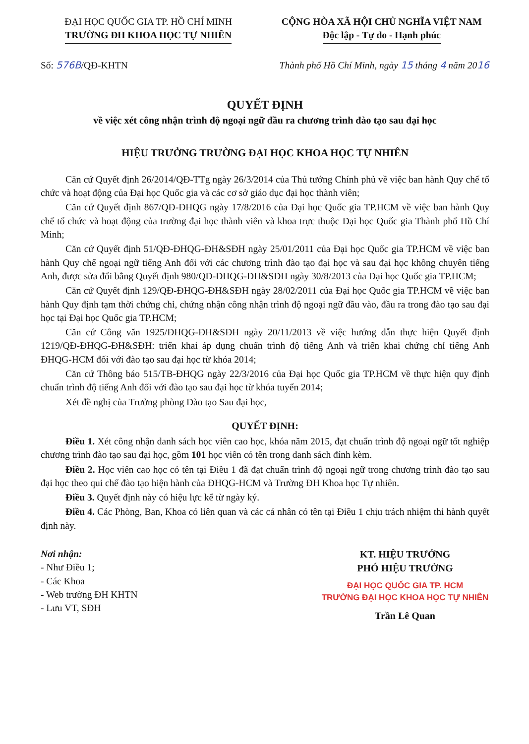ĐẠI HỌC QUỐC GIA TP. HỒ CHÍ MINH
TRƯỜNG ĐH KHOA HỌC TỰ NHIÊN
CỘNG HÒA XÃ HỘI CHỦ NGHĨA VIỆT NAM
Độc lập - Tự do - Hạnh phúc
Số: 576B/QĐ-KHTN Thành phố Hồ Chí Minh, ngày 15 tháng 4 năm 2016
QUYẾT ĐỊNH
về việc xét công nhận trình độ ngoại ngữ đầu ra chương trình đào tạo sau đại học
HIỆU TRƯỞNG TRƯỜNG ĐẠI HỌC KHOA HỌC TỰ NHIÊN
Căn cứ Quyết định 26/2014/QĐ-TTg ngày 26/3/2014 của Thủ tướng Chính phủ về việc ban hành Quy chế tổ chức và hoạt động của Đại học Quốc gia và các cơ sở giáo dục đại học thành viên;
Căn cứ Quyết định 867/QĐ-ĐHQG ngày 17/8/2016 của Đại học Quốc gia TP.HCM về việc ban hành Quy chế tổ chức và hoạt động của trường đại học thành viên và khoa trực thuộc Đại học Quốc gia Thành phố Hồ Chí Minh;
Căn cứ Quyết định 51/QĐ-ĐHQG-ĐH&SĐH ngày 25/01/2011 của Đại học Quốc gia TP.HCM về việc ban hành Quy chế ngoại ngữ tiếng Anh đối với các chương trình đào tạo đại học và sau đại học không chuyên tiếng Anh, được sửa đổi bằng Quyết định 980/QĐ-ĐHQG-ĐH&SĐH ngày 30/8/2013 của Đại học Quốc gia TP.HCM;
Căn cứ Quyết định 129/QĐ-ĐHQG-ĐH&SĐH ngày 28/02/2011 của Đại học Quốc gia TP.HCM về việc ban hành Quy định tạm thời chứng chỉ, chứng nhận công nhận trình độ ngoại ngữ đầu vào, đầu ra trong đào tạo sau đại học tại Đại học Quốc gia TP.HCM;
Căn cứ Công văn 1925/ĐHQG-ĐH&SĐH ngày 20/11/2013 về việc hướng dẫn thực hiện Quyết định 1219/QĐ-ĐHQG-ĐH&SĐH: triển khai áp dụng chuẩn trình độ tiếng Anh và triển khai chứng chỉ tiếng Anh ĐHQG-HCM đối với đào tạo sau đại học từ khóa 2014;
Căn cứ Thông báo 515/TB-ĐHQG ngày 22/3/2016 của Đại học Quốc gia TP.HCM về thực hiện quy định chuẩn trình độ tiếng Anh đối với đào tạo sau đại học từ khóa tuyển 2014;
Xét đề nghị của Trưởng phòng Đào tạo Sau đại học,
QUYẾT ĐỊNH:
Điều 1. Xét công nhận danh sách học viên cao học, khóa năm 2015, đạt chuẩn trình độ ngoại ngữ tốt nghiệp chương trình đào tạo sau đại học, gồm 101 học viên có tên trong danh sách đính kèm.
Điều 2. Học viên cao học có tên tại Điều 1 đã đạt chuẩn trình độ ngoại ngữ trong chương trình đào tạo sau đại học theo qui chế đào tạo hiện hành của ĐHQG-HCM và Trường ĐH Khoa học Tự nhiên.
Điều 3. Quyết định này có hiệu lực kể từ ngày ký.
Điều 4. Các Phòng, Ban, Khoa có liên quan và các cá nhân có tên tại Điều 1 chịu trách nhiệm thi hành quyết định này.
Nơi nhận:
- Như Điều 1;
- Các Khoa
- Web trường ĐH KHTN
- Lưu VT, SĐH
KT. HIỆU TRƯỞNG
PHÓ HIỆU TRƯỞNG
ĐẠI HỌC QUỐC GIA TP. HCM
TRƯỜNG ĐẠI HỌC KHOA HỌC TỰ NHIÊN
Trần Lê Quan